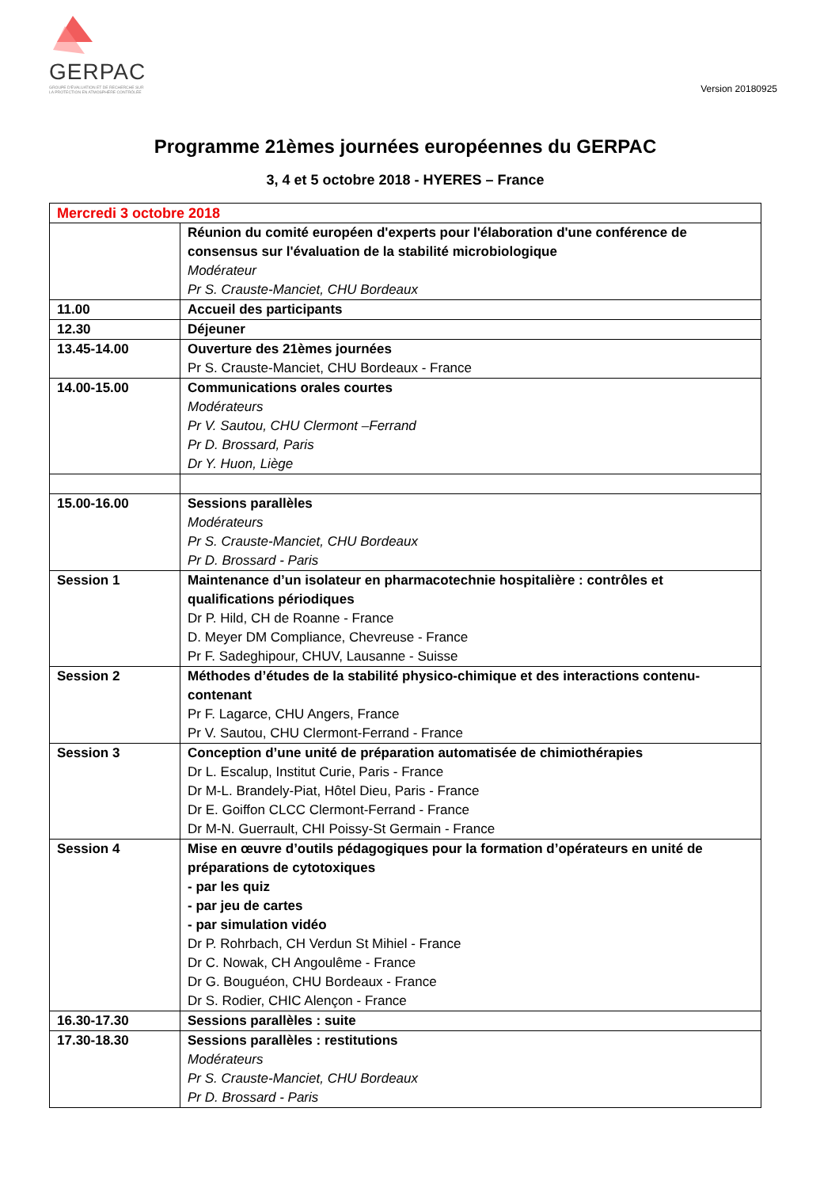GERPAC
GROUPE D'ÉVALUATION ET DE RECHERCHE SUR LA PROTECTION EN ATMOSPHÈRE CONTRÔLÉE
Version 20180925
Programme 21èmes journées européennes du GERPAC
3, 4 et 5 octobre 2018 - HYERES – France
| Mercredi 3 octobre 2018 | |
| | Réunion du comité européen d'experts pour l'élaboration d'une conférence de consensus sur l'évaluation de la stabilité microbiologique Modérateur Pr S. Crauste-Manciet, CHU Bordeaux |
| 11.00 | Accueil des participants |
| 12.30 | Déjeuner |
| 13.45-14.00 | Ouverture des 21èmes journées Pr S. Crauste-Manciet, CHU Bordeaux - France |
| 14.00-15.00 | Communications orales courtes Modérateurs Pr V. Sautou, CHU Clermont –Ferrand Pr D. Brossard, Paris Dr Y. Huon, Liège |
| 15.00-16.00 | Sessions parallèles Modérateurs Pr S. Crauste-Manciet, CHU Bordeaux Pr D. Brossard - Paris |
| Session 1 | Maintenance d’un isolateur en pharmacotechnie hospitalière : contrôles et qualifications périodiques Dr P. Hild, CH de Roanne - France D. Meyer DM Compliance, Chevreuse - France Pr F. Sadeghipour, CHUV, Lausanne - Suisse |
| Session 2 | Méthodes d’études de la stabilité physico-chimique et des interactions contenu-contenant Pr F. Lagarce, CHU Angers, France Pr V. Sautou, CHU Clermont-Ferrand - France |
| Session 3 | Conception d’une unité de préparation automatisée de chimiothérapies Dr L. Escalup, Institut Curie, Paris - France Dr M-L. Brandely-Piat, Hôtel Dieu, Paris - France Dr E. Goiffon CLCC Clermont-Ferrand - France Dr M-N. Guerrault, CHI Poissy-St Germain - France |
| Session 4 | Mise en œuvre d’outils pédagogiques pour la formation d’opérateurs en unité de préparations de cytotoxiques - par les quiz - par jeu de cartes - par simulation vidéo Dr P. Rohrbach, CH Verdun St Mihiel - France Dr C. Nowak, CH Angoulême - France Dr G. Bouguéon, CHU Bordeaux - France Dr S. Rodier, CHIC Alençon - France |
| 16.30-17.30 | Sessions parallèles : suite |
| 17.30-18.30 | Sessions parallèles : restitutions Modérateurs Pr S. Crauste-Manciet, CHU Bordeaux Pr D. Brossard - Paris |